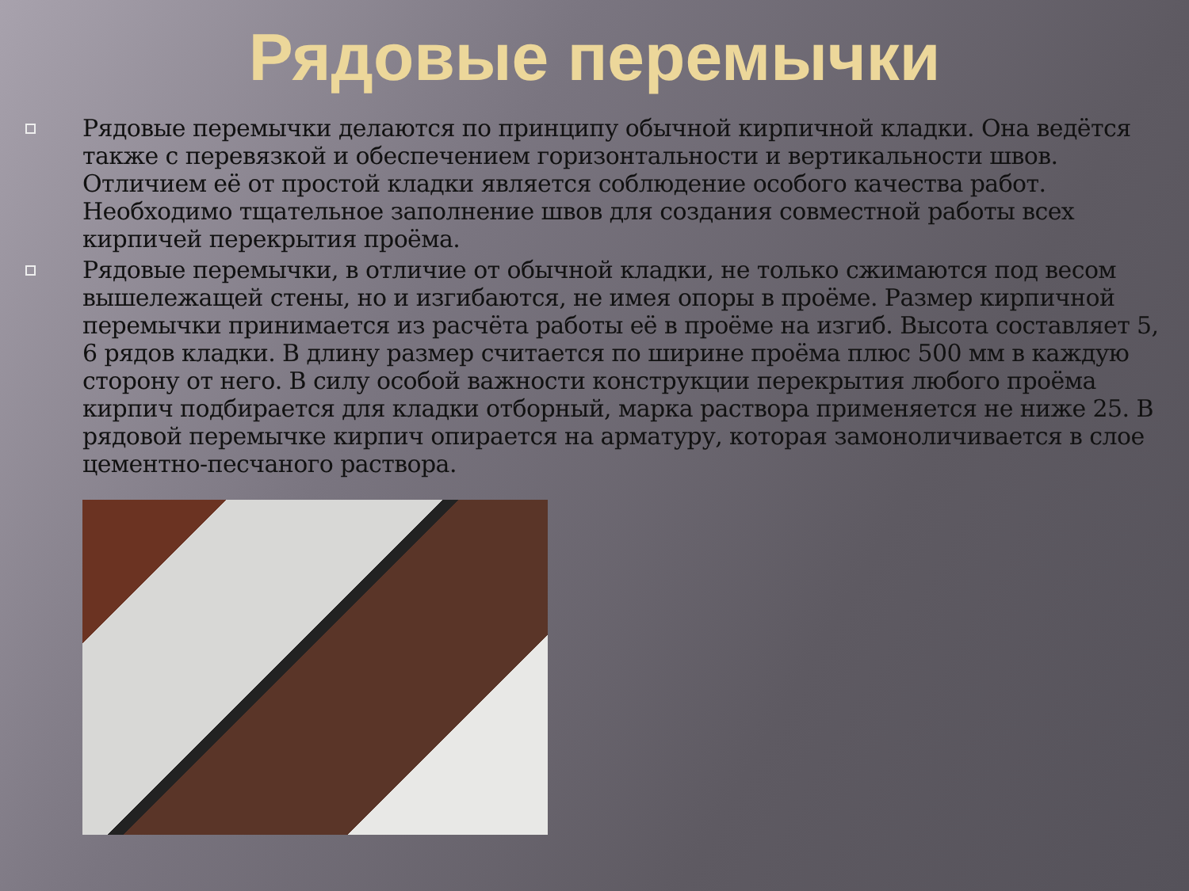Рядовые перемычки
Рядовые перемычки делаются по принципу обычной кирпичной кладки. Она ведётся также с перевязкой и обеспечением горизонтальности и вертикальности швов. Отличием её от простой кладки является соблюдение особого качества работ. Необходимо тщательное заполнение швов для создания совместной работы всех кирпичей перекрытия проёма.
Рядовые перемычки, в отличие от обычной кладки, не только сжимаются под весом вышележащей стены, но и изгибаются, не имея опоры в проёме. Размер кирпичной перемычки принимается из расчёта работы её в проёме на изгиб. Высота составляет 5, 6 рядов кладки. В длину размер считается по ширине проёма плюс 500 мм в каждую сторону от него. В силу особой важности конструкции перекрытия любого проёма кирпич подбирается для кладки отборный, марка раствора применяется не ниже 25. В рядовой перемычке кирпич опирается на арматуру, которая замоноличивается в слое цементно-песчаного раствора.